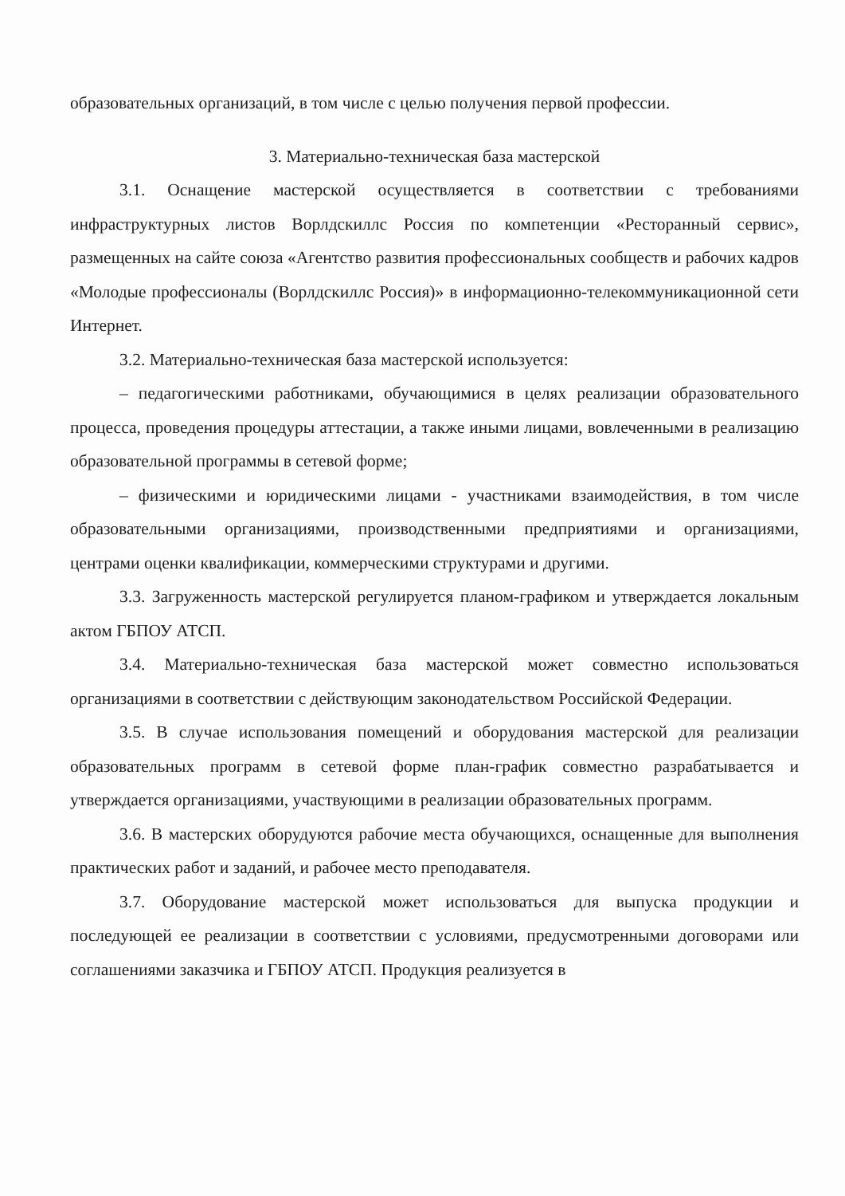образовательных организаций, в том числе с целью получения первой профессии.
3. Материально-техническая база мастерской
3.1. Оснащение мастерской осуществляется в соответствии с требованиями инфраструктурных листов Ворлдскиллс Россия по компетенции «Ресторанный сервис», размещенных на сайте союза «Агентство развития профессиональных сообществ и рабочих кадров «Молодые профессионалы (Ворлдскиллс Россия)» в информационно-телекоммуникационной сети Интернет.
3.2. Материально-техническая база мастерской используется:
– педагогическими работниками, обучающимися в целях реализации образовательного процесса, проведения процедуры аттестации, а также иными лицами, вовлеченными в реализацию образовательной программы в сетевой форме;
– физическими и юридическими лицами - участниками взаимодействия, в том числе образовательными организациями, производственными предприятиями и организациями, центрами оценки квалификации, коммерческими структурами и другими.
3.3. Загруженность мастерской регулируется планом-графиком и утверждается локальным актом ГБПОУ АТСП.
3.4. Материально-техническая база мастерской может совместно использоваться организациями в соответствии с действующим законодательством Российской Федерации.
3.5. В случае использования помещений и оборудования мастерской для реализации образовательных программ в сетевой форме план-график совместно разрабатывается и утверждается организациями, участвующими в реализации образовательных программ.
3.6. В мастерских оборудуются рабочие места обучающихся, оснащенные для выполнения практических работ и заданий, и рабочее место преподавателя.
3.7. Оборудование мастерской может использоваться для выпуска продукции и последующей ее реализации в соответствии с условиями, предусмотренными договорами или соглашениями заказчика и ГБПОУ АТСП. Продукция реализуется в